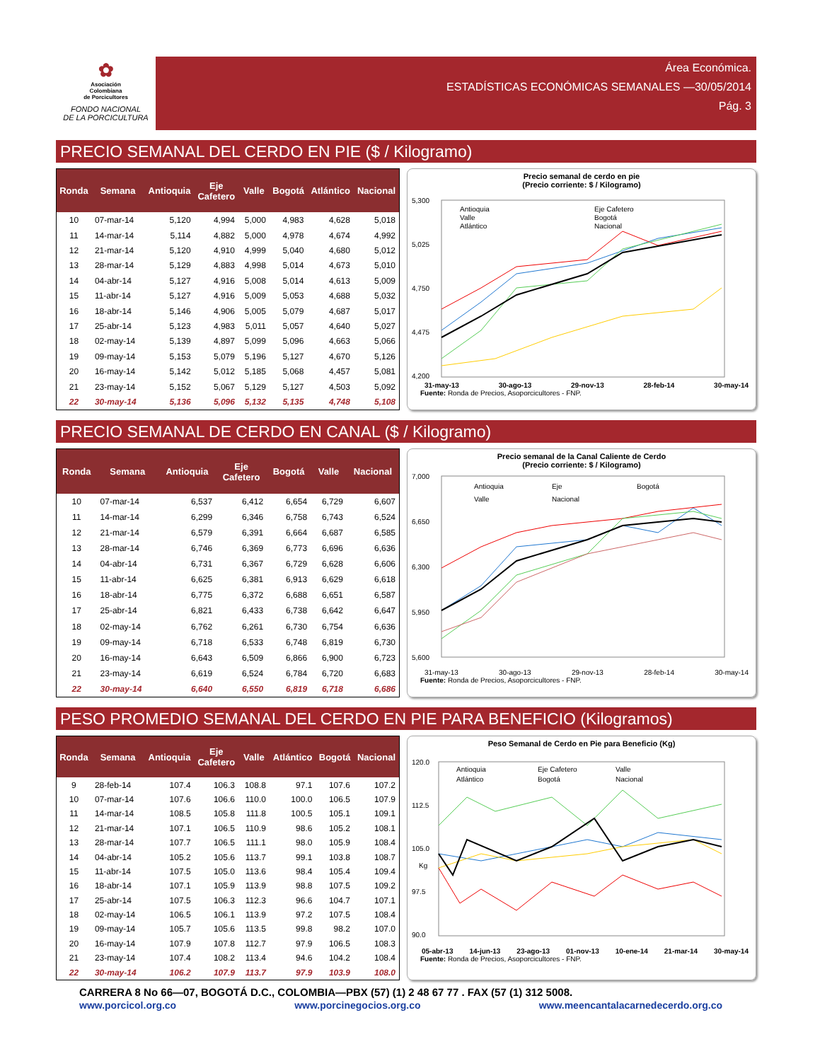✿
Asociación
Colombiana
de Porcicultores
FONDO NACIONAL
DE LA PORCICULTURA
Área Económica.
ESTADÍSTICAS ECONÓMICAS SEMANALES —30/05/2014
Pág. 3
PRECIO SEMANAL DEL CERDO EN PIE ($ / Kilogramo)
| Ronda | Semana | Antioquia | Eje Cafetero | Valle | Bogotá | Atlántico | Nacional |
| --- | --- | --- | --- | --- | --- | --- | --- |
| 10 | 07-mar-14 | 5,120 | 4,994 | 5,000 | 4,983 | 4,628 | 5,018 |
| 11 | 14-mar-14 | 5,114 | 4,882 | 5,000 | 4,978 | 4,674 | 4,992 |
| 12 | 21-mar-14 | 5,120 | 4,910 | 4,999 | 5,040 | 4,680 | 5,012 |
| 13 | 28-mar-14 | 5,129 | 4,883 | 4,998 | 5,014 | 4,673 | 5,010 |
| 14 | 04-abr-14 | 5,127 | 4,916 | 5,008 | 5,014 | 4,613 | 5,009 |
| 15 | 11-abr-14 | 5,127 | 4,916 | 5,009 | 5,053 | 4,688 | 5,032 |
| 16 | 18-abr-14 | 5,146 | 4,906 | 5,005 | 5,079 | 4,687 | 5,017 |
| 17 | 25-abr-14 | 5,123 | 4,983 | 5,011 | 5,057 | 4,640 | 5,027 |
| 18 | 02-may-14 | 5,139 | 4,897 | 5,099 | 5,096 | 4,663 | 5,066 |
| 19 | 09-may-14 | 5,153 | 5,079 | 5,196 | 5,127 | 4,670 | 5,126 |
| 20 | 16-may-14 | 5,142 | 5,012 | 5,185 | 5,068 | 4,457 | 5,081 |
| 21 | 23-may-14 | 5,152 | 5,067 | 5,129 | 5,127 | 4,503 | 5,092 |
| 22 | 30-may-14 | 5,136 | 5,096 | 5,132 | 5,135 | 4,748 | 5,108 |
Precio semanal de cerdo en pie
(Precio corriente: $ / Kilogramo)
5,300
5,025
4,750
4,475
4,200
Antioquia
Eje Cafetero
Valle
Bogotá
Atlántico
Nacional
31-may-13 30-ago-13 29-nov-13 28-feb-14 30-may-14
Fuente: Ronda de Precios, Asoporcicultores - FNP.
PRECIO SEMANAL DE CERDO EN CANAL ($ / Kilogramo)
| Ronda | Semana | Antioquia | Eje Cafetero | Bogotá | Valle | Nacional |
| --- | --- | --- | --- | --- | --- | --- |
| 10 | 07-mar-14 | 6,537 | 6,412 | 6,654 | 6,729 | 6,607 |
| 11 | 14-mar-14 | 6,299 | 6,346 | 6,758 | 6,743 | 6,524 |
| 12 | 21-mar-14 | 6,579 | 6,391 | 6,664 | 6,687 | 6,585 |
| 13 | 28-mar-14 | 6,746 | 6,369 | 6,773 | 6,696 | 6,636 |
| 14 | 04-abr-14 | 6,731 | 6,367 | 6,729 | 6,628 | 6,606 |
| 15 | 11-abr-14 | 6,625 | 6,381 | 6,913 | 6,629 | 6,618 |
| 16 | 18-abr-14 | 6,775 | 6,372 | 6,688 | 6,651 | 6,587 |
| 17 | 25-abr-14 | 6,821 | 6,433 | 6,738 | 6,642 | 6,647 |
| 18 | 02-may-14 | 6,762 | 6,261 | 6,730 | 6,754 | 6,636 |
| 19 | 09-may-14 | 6,718 | 6,533 | 6,748 | 6,819 | 6,730 |
| 20 | 16-may-14 | 6,643 | 6,509 | 6,866 | 6,900 | 6,723 |
| 21 | 23-may-14 | 6,619 | 6,524 | 6,784 | 6,720 | 6,683 |
| 22 | 30-may-14 | 6,640 | 6,550 | 6,819 | 6,718 | 6,686 |
Precio semanal de la Canal Caliente de Cerdo
(Precio corriente: $ / Kilogramo)
7,000
6,650
6,300
5,950
5,600
Antioquia
Eje
Bogotá
Valle
Nacional
31-may-13 30-ago-13 29-nov-13 28-feb-14 30-may-14
Fuente: Ronda de Precios, Asoporcicultores - FNP.
PESO PROMEDIO SEMANAL DEL CERDO EN PIE PARA BENEFICIO (Kilogramos)
| Ronda | Semana | Antioquia | Eje Cafetero | Valle | Atlántico | Bogotá | Nacional |
| --- | --- | --- | --- | --- | --- | --- | --- |
| 9 | 28-feb-14 | 107.4 | 106.3 | 108.8 | 97.1 | 107.6 | 107.2 |
| 10 | 07-mar-14 | 107.6 | 106.6 | 110.0 | 100.0 | 106.5 | 107.9 |
| 11 | 14-mar-14 | 108.5 | 105.8 | 111.8 | 100.5 | 105.1 | 109.1 |
| 12 | 21-mar-14 | 107.1 | 106.5 | 110.9 | 98.6 | 105.2 | 108.1 |
| 13 | 28-mar-14 | 107.7 | 106.5 | 111.1 | 98.0 | 105.9 | 108.4 |
| 14 | 04-abr-14 | 105.2 | 105.6 | 113.7 | 99.1 | 103.8 | 108.7 |
| 15 | 11-abr-14 | 107.5 | 105.0 | 113.6 | 98.4 | 105.4 | 109.4 |
| 16 | 18-abr-14 | 107.1 | 105.9 | 113.9 | 98.8 | 107.5 | 109.2 |
| 17 | 25-abr-14 | 107.5 | 106.3 | 112.3 | 96.6 | 104.7 | 107.1 |
| 18 | 02-may-14 | 106.5 | 106.1 | 113.9 | 97.2 | 107.5 | 108.4 |
| 19 | 09-may-14 | 105.7 | 105.6 | 113.5 | 99.8 | 98.2 | 107.0 |
| 20 | 16-may-14 | 107.9 | 107.8 | 112.7 | 97.9 | 106.5 | 108.3 |
| 21 | 23-may-14 | 107.4 | 108.2 | 113.4 | 94.6 | 104.2 | 108.4 |
| 22 | 30-may-14 | 106.2 | 107.9 | 113.7 | 97.9 | 103.9 | 108.0 |
Peso Semanal de Cerdo en Pie para Beneficio (Kg)
120.0
112.5
105.0
97.5
90.0
Kg
Antioquia
Eje Cafetero
Valle
Atlántico
Bogotá
Nacional
05-abr-13 14-jun-13 23-ago-13 01-nov-13 10-ene-14 21-mar-14 30-may-14
Fuente: Ronda de Precios, Asoporcicultores - FNP.
CARRERA 8 No 66—07, BOGOTÁ D.C., COLOMBIA—PBX (57) (1) 2 48 67 77 . FAX (57 (1) 312 5008.
www.porcicol.org.co www.porcinegocios.org.co www.meencantalacarnedecerdo.org.co